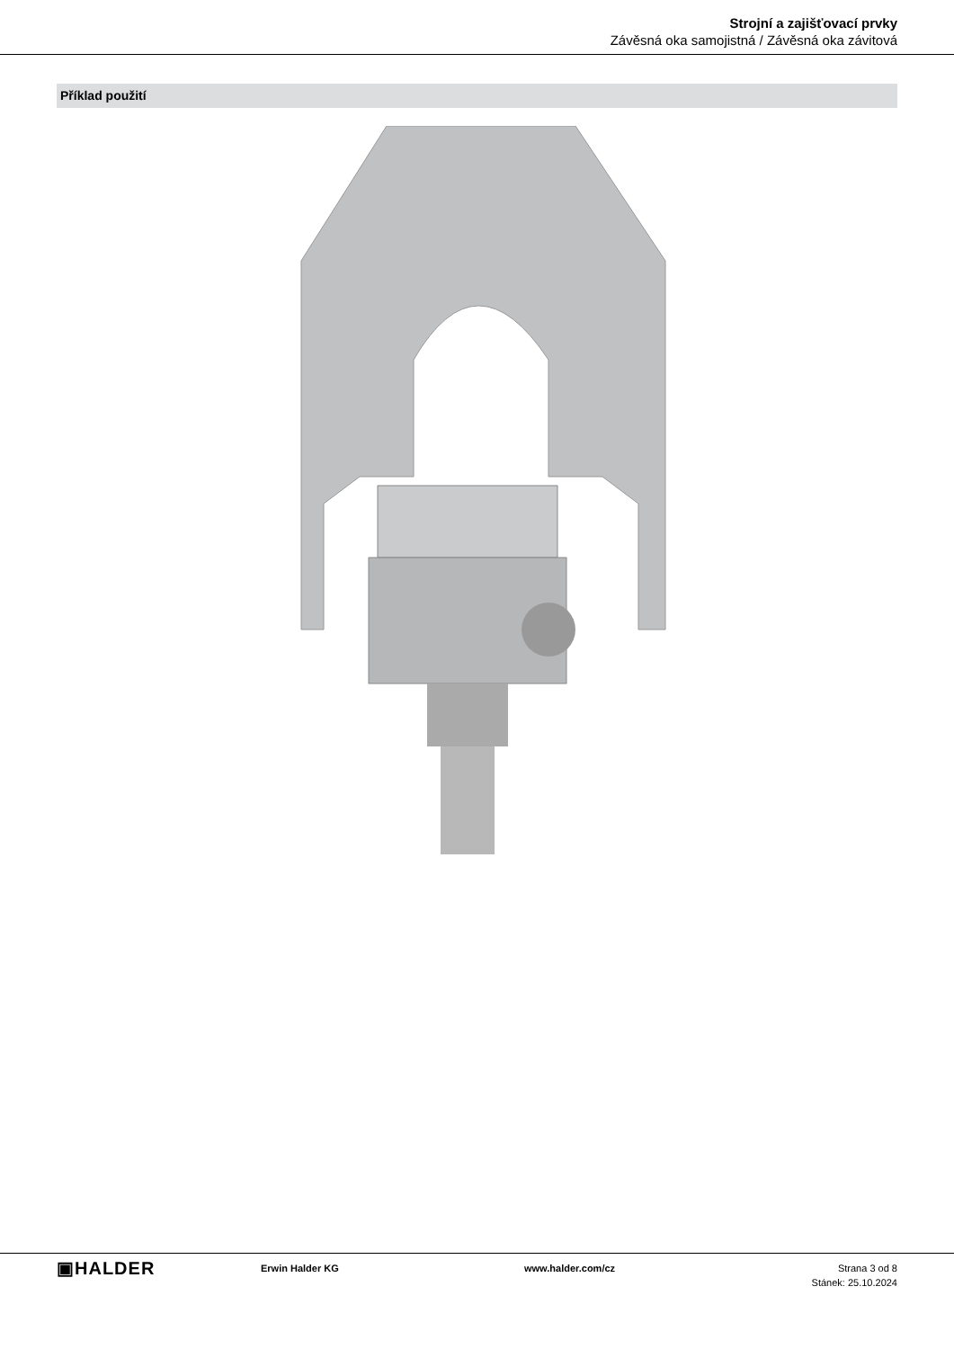Strojní a zajišťovací prvky
Závěsná oka samojistná / Závěsná oka závitová
Příklad použití
▣HALDER
Erwin Halder KG www.halder.com/cz Strana 3 od 8
Stánek: 25.10.2024